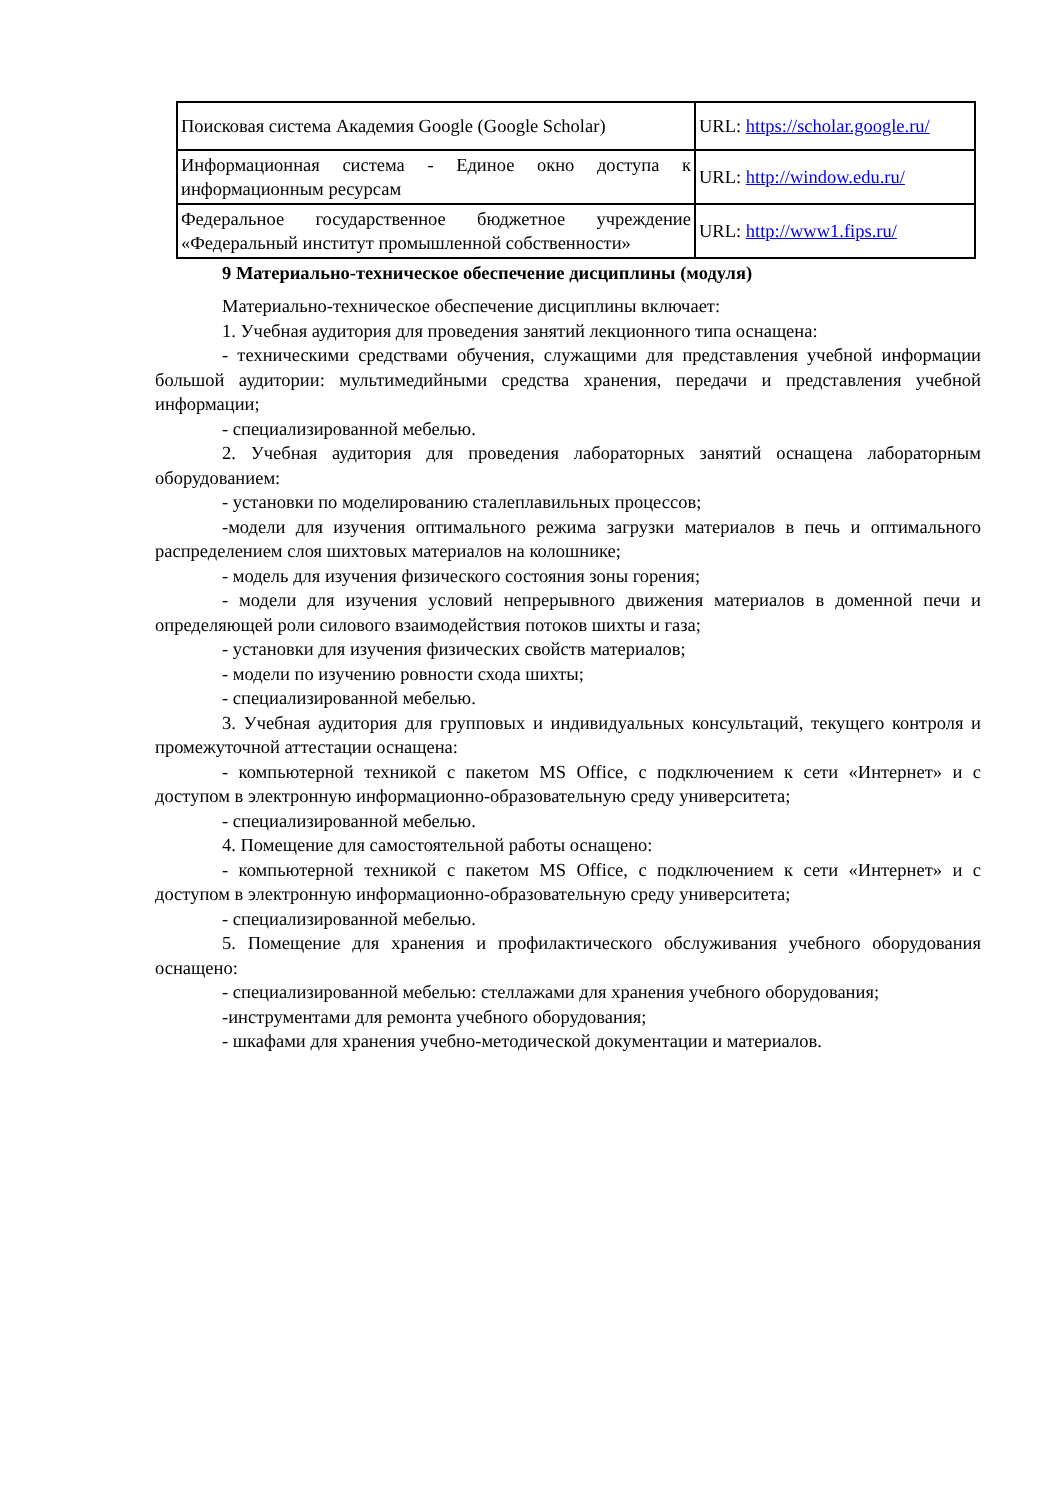| Поисковая система Академия Google (Google Scholar) | URL: https://scholar.google.ru/ |
| Информационная система - Единое окно доступа к информационным ресурсам | URL: http://window.edu.ru/ |
| Федеральное государственное бюджетное учреждение «Федеральный институт промышленной собственности» | URL: http://www1.fips.ru/ |
9 Материально-техническое обеспечение дисциплины (модуля)
Материально-техническое обеспечение дисциплины включает:
1. Учебная аудитория для проведения занятий лекционного типа оснащена:
- техническими средствами обучения, служащими для представления учебной информации большой аудитории: мультимедийными средства хранения, передачи и представления учебной информации;
- специализированной мебелью.
2. Учебная аудитория для проведения лабораторных занятий оснащена лабораторным оборудованием:
- установки по моделированию сталеплавильных процессов;
-модели для изучения оптимального режима загрузки материалов в печь и оптимального распределением слоя шихтовых материалов на колошнике;
- модель для изучения физического состояния зоны горения;
- модели для изучения условий непрерывного движения материалов в доменной печи и определяющей роли силового взаимодействия потоков шихты и газа;
- установки для изучения физических свойств материалов;
- модели по изучению ровности схода шихты;
- специализированной мебелью.
3. Учебная аудитория для групповых и индивидуальных консультаций, текущего контроля и промежуточной аттестации оснащена:
- компьютерной техникой с пакетом MS Office, с подключением к сети «Интернет» и с доступом в электронную информационно-образовательную среду университета;
- специализированной мебелью.
4. Помещение для самостоятельной работы оснащено:
- компьютерной техникой с пакетом MS Office, с подключением к сети «Интернет» и с доступом в электронную информационно-образовательную среду университета;
- специализированной мебелью.
5. Помещение для хранения и профилактического обслуживания учебного оборудования оснащено:
- специализированной мебелью: стеллажами для хранения учебного оборудования;
-инструментами для ремонта учебного оборудования;
- шкафами для хранения учебно-методической документации и материалов.